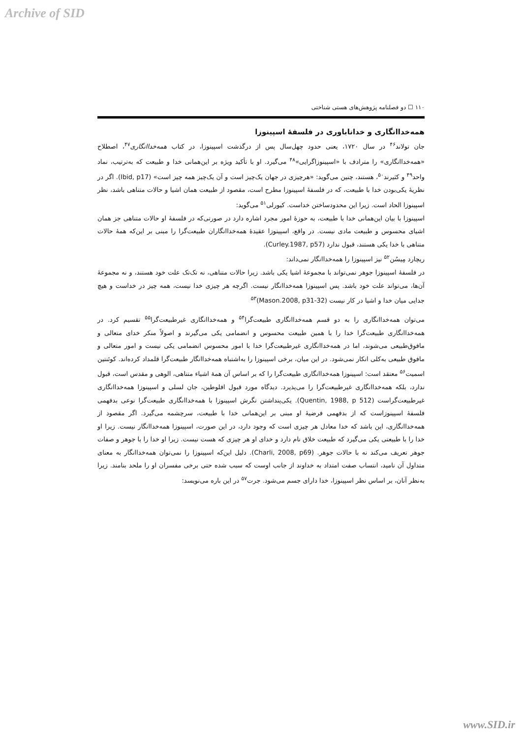Archive of SID
۱۱۰ ☐ دو فصلنامه پژوهش‌های هستی شناختی
همه‌خداانگاری و خداناباوری در فلسفۀ اسپینوزا
جان تولاند<sup>۴۶</sup> در سال ۱۷۲۰، یعنی حدود چهل‌سال پس از درگذشت اسپینوزا، در کتاب همه‌خداانگاری<sup>۴۷</sup>، اصطلاح «همه‌خداانگاری» را مترادف با «اسپینوزاگرایی»<sup>۴۸</sup> می‌گیرد. او با تأکید ویژه بر این‌همانی خدا و طبیعت که به‌ترتیب، نماد واحد<sup>۴۹</sup> و کثیرند<sup>۵۰</sup>، هستند، چنین می‌گوید: «هرچیزی در جهان یک‌چیز است و آن یک‌چیز همه چیز است» (Ibid, p17). اگر در نظریۀ یکی‌بودن خدا با طبیعت، که در فلسفۀ اسپینوزا مطرح است، مقصود از طبیعت همان اشیا و حالات متناهی باشد، نظر اسپینوزا الحاد است. زیرا این محدودساختن خداست. کیورلی<sup>۵۱</sup> می‌گوید:
اسپینوزا با بیان این‌همانی خدا با طبیعت، به حوزۀ امور مجرد اشاره دارد در صورتی‌که در فلسفۀ او حالات متناهی جز همان اشیای محسوس و طبیعت مادی نیست. در واقع، اسپینوزا عقیدۀ همه‌خداانگاران طبیعت‌گرا را مبنی بر این‌که همۀ حالات متناهی با خدا یکی هستند، قبول ندارد (Curley.1987, p57).
ریچارد مِیسُن<sup>۵۲</sup> نیز اسپینوزا را همه‌خداانگار نمی‌داند:
در فلسفۀ اسپینوزا جوهر نمی‌تواند با مجموعۀ اشیا یکی باشد. زیرا حالات متناهی، نه تک‌تک علت خود هستند، و نه مجموعۀ آن‌ها، می‌تواند علت خود باشد. پس اسپینوزا همه‌خداانگار نیست. اگرچه هر چیزی خدا نیست، همه چیز در خداست و هیچ جدایی میان خدا و اشیا در کار نیست (Mason.2008, p31-32)<sup>۵۳</sup>
می‌توان همه‌خداانگاری را به دو قسم همه‌خداانگاری طبیعت‌گرا<sup>۵۴</sup> و همه‌خداانگاری غیرطبیعت‌گرا<sup>۵۵</sup> تقسیم کرد. در همه‌خداانگاری طبیعت‌گرا خدا را با همین طبیعت محسوس و انضمامی یکی می‌گیرند و اصولاً منکر خدای متعالی و مافوق‌طبیعی می‌شوند، اما در همه‌خداانگاری غیرطبیعت‌گرا خدا با امور محسوس انضمامی یکی نیست و امور متعالی و مافوق طبیعی به‌کلی انکار نمی‌شود. در این میان، برخی اسپینوزا را به‌اشتباه همه‌خداانگار طبیعت‌گرا قلمداد کرده‌اند. کوئنتین اسمیت<sup>۵۶</sup> معتقد است: اسپینوزا همه‌خداانگاری طبیعت‌گرا را که بر اساس آن همۀ اشیاء متناهی، الوهی و مقدس است، قبول ندارد، بلکه همه‌خداانگاری غیرطبیعت‌گرا را می‌پذیرد. دیدگاه مورد قبول افلوطین، جان لسلی و اسپینوزا همه‌خداانگاری غیرطبیعت‌گراست (Quentin, 1988, p 512). یکی‌پنداشتن نگرش اسپینوزا با همه‌خداانگاری طبیعت‌گرا نوعی بدفهمی فلسفۀ اسپینوزاست که از بدفهمی فرضیۀ او مبنی بر این‌همانی خدا با طبیعت، سرچشمه می‌گیرد. اگر مقصود از همه‌خداانگاری، این باشد که خدا معادل هر چیزی است که وجود دارد، در این صورت، اسپینوزا همه‌خداانگار نیست. زیرا او خدا را با طبیعتی یکی می‌گیرد که طبیعت خلاق نام دارد و خدای او هر چیزی که هست نیست. زیرا او خدا را با جوهر و صفات جوهر تعریف می‌کند نه با حالات جوهر. (Charli, 2008, p69). دلیل این‌که اسپینوزا را نمی‌توان همه‌خداانگار به معنای متداول آن نامید، انتساب صفت امتداد به خداوند از جانب اوست که سبب شده حتی برخی مفسران او را ملحد بنامند. زیرا به‌نظر آنان، بر اساس نظر اسپینوزا، خدا دارای جسم می‌شود. جرت<sup>۵۷</sup> در این باره می‌نویسد:
www.SID.ir